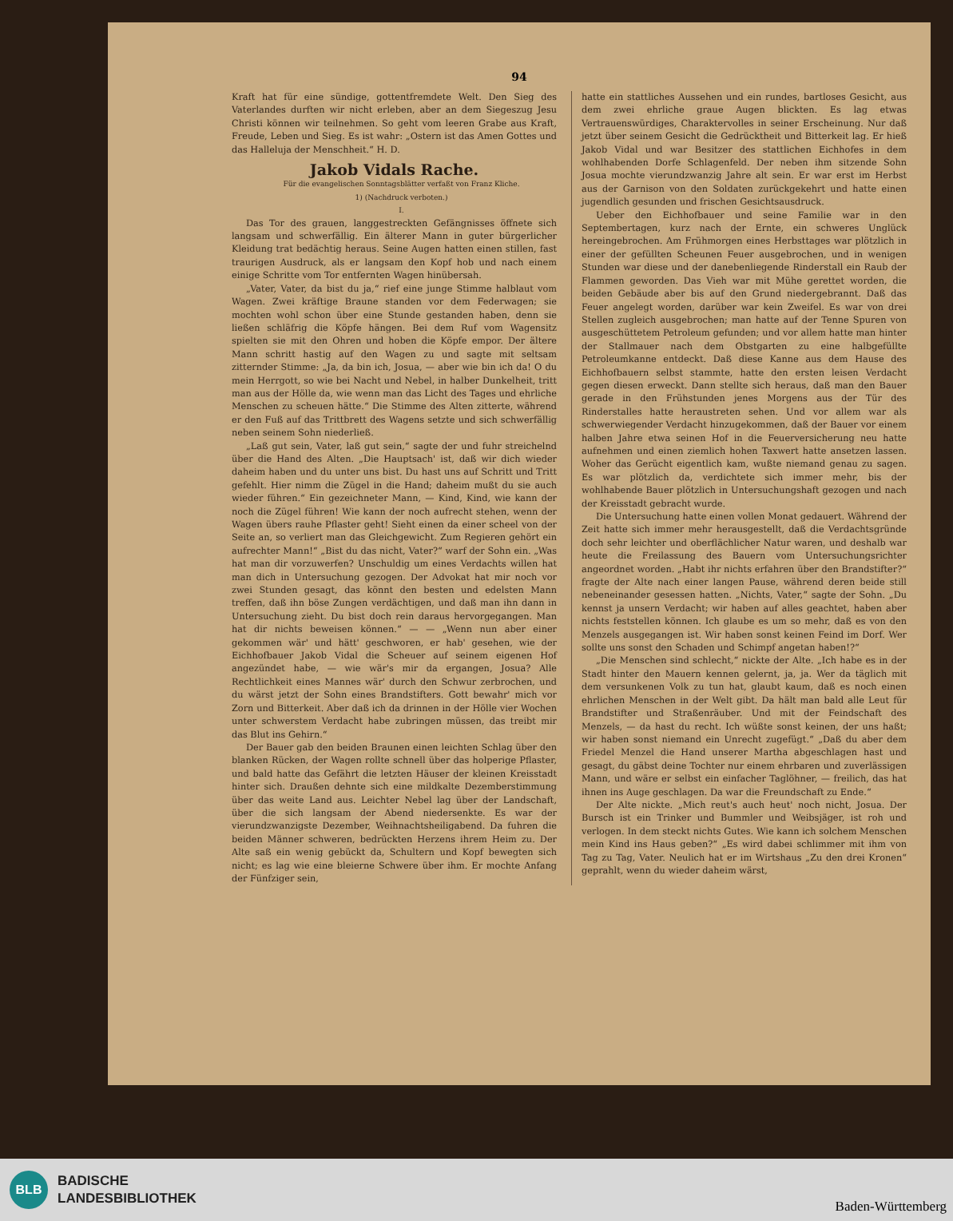94
Kraft hat für eine sündige, gottentfremdete Welt. Den Sieg des Vaterlandes durften wir nicht erleben, aber an dem Siegeszug Jesu Christi können wir teilnehmen. So geht vom leeren Grabe aus Kraft, Freude, Leben und Sieg. Es ist wahr: „Ostern ist das Amen Gottes und das Halleluja der Menschheit.“ H. D.
Jakob Vidals Rache.
Für die evangelischen Sonntagsblätter verfaßt von Franz Kliche.
1) (Nachdruck verboten.)
I.
Das Tor des grauen, langgestreckten Gefängnisses öffnete sich langsam und schwerfällig. Ein älterer Mann in guter bürgerlicher Kleidung trat bedächtig heraus. Seine Augen hatten einen stillen, fast traurigen Ausdruck, als er langsam den Kopf hob und nach einem einige Schritte vom Tor entfernten Wagen hinübersah.
„Vater, Vater, da bist du ja,“ rief eine junge Stimme halblaut vom Wagen. Zwei kräftige Braune standen vor dem Federwagen; sie mochten wohl schon über eine Stunde gestanden haben, denn sie ließen schläfrig die Köpfe hängen. Bei dem Ruf vom Wagensitz spielten sie mit den Ohren und hoben die Köpfe empor. Der ältere Mann schritt hastig auf den Wagen zu und sagte mit seltsam zitternder Stimme: „Ja, da bin ich, Josua, — aber wie bin ich da! O du mein Herrgott, so wie bei Nacht und Nebel, in halber Dunkelheit, tritt man aus der Hölle da, wie wenn man das Licht des Tages und ehrliche Menschen zu scheuen hätte.“ Die Stimme des Alten zitterte, während er den Fuß auf das Trittbrett des Wagens setzte und sich schwerfällig neben seinem Sohn niederließ.
„Laß gut sein, Vater, laß gut sein,“ sagte der und fuhr streichelnd über die Hand des Alten. „Die Hauptsach' ist, daß wir dich wieder daheim haben und du unter uns bist. Du hast uns auf Schritt und Tritt gefehlt. Hier nimm die Zügel in die Hand; daheim mußt du sie auch wieder führen.“ Ein gezeichneter Mann, — Kind, Kind, wie kann der noch die Zügel führen! Wie kann der noch aufrecht stehen, wenn der Wagen übers rauhe Pflaster geht! Sieht einen da einer scheel von der Seite an, so verliert man das Gleichgewicht. Zum Regieren gehört ein aufrechter Mann!“ „Bist du das nicht, Vater?“ warf der Sohn ein. „Was hat man dir vorzuwerfen? Unschuldig um eines Verdachts willen hat man dich in Untersuchung gezogen. Der Advokat hat mir noch vor zwei Stunden gesagt, das könnt den besten und edelsten Mann treffen, daß ihn böse Zungen verdächtigen, und daß man ihn dann in Untersuchung zieht. Du bist doch rein daraus hervorgegangen. Man hat dir nichts beweisen können.“ — — „Wenn nun aber einer gekommen wär' und hätt' geschworen, er hab' gesehen, wie der Eichhofbauer Jakob Vidal die Scheuer auf seinem eigenen Hof angezündet habe, — wie wär's mir da ergangen, Josua? Alle Rechtlichkeit eines Mannes wär' durch den Schwur zerbrochen, und du wärst jetzt der Sohn eines Brandstifters. Gott bewahr' mich vor Zorn und Bitterkeit. Aber daß ich da drinnen in der Hölle vier Wochen unter schwerstem Verdacht habe zubringen müssen, das treibt mir das Blut ins Gehirn.“
Der Bauer gab den beiden Braunen einen leichten Schlag über den blanken Rücken, der Wagen rollte schnell über das holperige Pflaster, und bald hatte das Gefährt die letzten Häuser der kleinen Kreisstadt hinter sich. Draußen dehnte sich eine mildkalte Dezemberstimmung über das weite Land aus. Leichter Nebel lag über der Landschaft, über die sich langsam der Abend niedersenkte. Es war der vierundzwanzigste Dezember, Weihnachtsheiligabend. Da fuhren die beiden Männer schweren, bedrückten Herzens ihrem Heim zu. Der Alte saß ein wenig gebückt da, Schultern und Kopf bewegten sich nicht; es lag wie eine bleierne Schwere über ihm. Er mochte Anfang der Fünfziger sein,
hatte ein stattliches Aussehen und ein rundes, bartloses Gesicht, aus dem zwei ehrliche graue Augen blickten. Es lag etwas Vertrauenswürdiges, Charaktervolles in seiner Erscheinung. Nur daß jetzt über seinem Gesicht die Gedrücktheit und Bitterkeit lag. Er hieß Jakob Vidal und war Besitzer des stattlichen Eichhofes in dem wohlhabenden Dorfe Schlagenfeld. Der neben ihm sitzende Sohn Josua mochte vierundzwanzig Jahre alt sein. Er war erst im Herbst aus der Garnison von den Soldaten zurückgekehrt und hatte einen jugendlich gesunden und frischen Gesichtsausdruck.
Ueber den Eichhofbauer und seine Familie war in den Septembertagen, kurz nach der Ernte, ein schweres Unglück hereingebrochen. Am Frühmorgen eines Herbsttages war plötzlich in einer der gefüllten Scheunen Feuer ausgebrochen, und in wenigen Stunden war diese und der danebenliegende Rinderstall ein Raub der Flammen geworden. Das Vieh war mit Mühe gerettet worden, die beiden Gebäude aber bis auf den Grund niedergebrannt. Daß das Feuer angelegt worden, darüber war kein Zweifel. Es war von drei Stellen zugleich ausgebrochen; man hatte auf der Tenne Spuren von ausgeschüttetem Petroleum gefunden; und vor allem hatte man hinter der Stallmauer nach dem Obstgarten zu eine halbgefüllte Petroleumkanne entdeckt. Daß diese Kanne aus dem Hause des Eichhofbauern selbst stammte, hatte den ersten leisen Verdacht gegen diesen erweckt. Dann stellte sich heraus, daß man den Bauer gerade in den Frühstunden jenes Morgens aus der Tür des Rinderstalles hatte heraustreten sehen. Und vor allem war als schwerwiegender Verdacht hinzugekommen, daß der Bauer vor einem halben Jahre etwa seinen Hof in die Feuerversicherung neu hatte aufnehmen und einen ziemlich hohen Taxwert hatte ansetzen lassen. Woher das Gerücht eigentlich kam, wußte niemand genau zu sagen. Es war plötzlich da, verdichtete sich immer mehr, bis der wohlhabende Bauer plötzlich in Untersuchungshaft gezogen und nach der Kreisstadt gebracht wurde.
Die Untersuchung hatte einen vollen Monat gedauert. Während der Zeit hatte sich immer mehr herausgestellt, daß die Verdachtsgründe doch sehr leichter und oberflächlicher Natur waren, und deshalb war heute die Freilassung des Bauern vom Untersuchungsrichter angeordnet worden. „Habt ihr nichts erfahren über den Brandstifter?“ fragte der Alte nach einer langen Pause, während deren beide still nebeneinander gesessen hatten. „Nichts, Vater,“ sagte der Sohn. „Du kennst ja unsern Verdacht; wir haben auf alles geachtet, haben aber nichts feststellen können. Ich glaube es um so mehr, daß es von den Menzels ausgegangen ist. Wir haben sonst keinen Feind im Dorf. Wer sollte uns sonst den Schaden und Schimpf angetan haben!?“
„Die Menschen sind schlecht,“ nickte der Alte. „Ich habe es in der Stadt hinter den Mauern kennen gelernt, ja, ja. Wer da täglich mit dem versunkenen Volk zu tun hat, glaubt kaum, daß es noch einen ehrlichen Menschen in der Welt gibt. Da hält man bald alle Leut für Brandstifter und Straßenräuber. Und mit der Feindschaft des Menzels, — da hast du recht. Ich wüßte sonst keinen, der uns haßt; wir haben sonst niemand ein Unrecht zugefügt.“ „Daß du aber dem Friedel Menzel die Hand unserer Martha abgeschlagen hast und gesagt, du gäbst deine Tochter nur einem ehrbaren und zuverlässigen Mann, und wäre er selbst ein einfacher Taglöhner, — freilich, das hat ihnen ins Auge geschlagen. Da war die Freundschaft zu Ende.“
Der Alte nickte. „Mich reut's auch heut' noch nicht, Josua. Der Bursch ist ein Trinker und Bummler und Weibsjäger, ist roh und verlogen. In dem steckt nichts Gutes. Wie kann ich solchem Menschen mein Kind ins Haus geben?“ „Es wird dabei schlimmer mit ihm von Tag zu Tag, Vater. Neulich hat er im Wirtshaus „Zu den drei Kronen“ geprahlt, wenn du wieder daheim wärst,
BLB
BADISCHE
LANDESBIBLIOTHEK
Baden-Württemberg